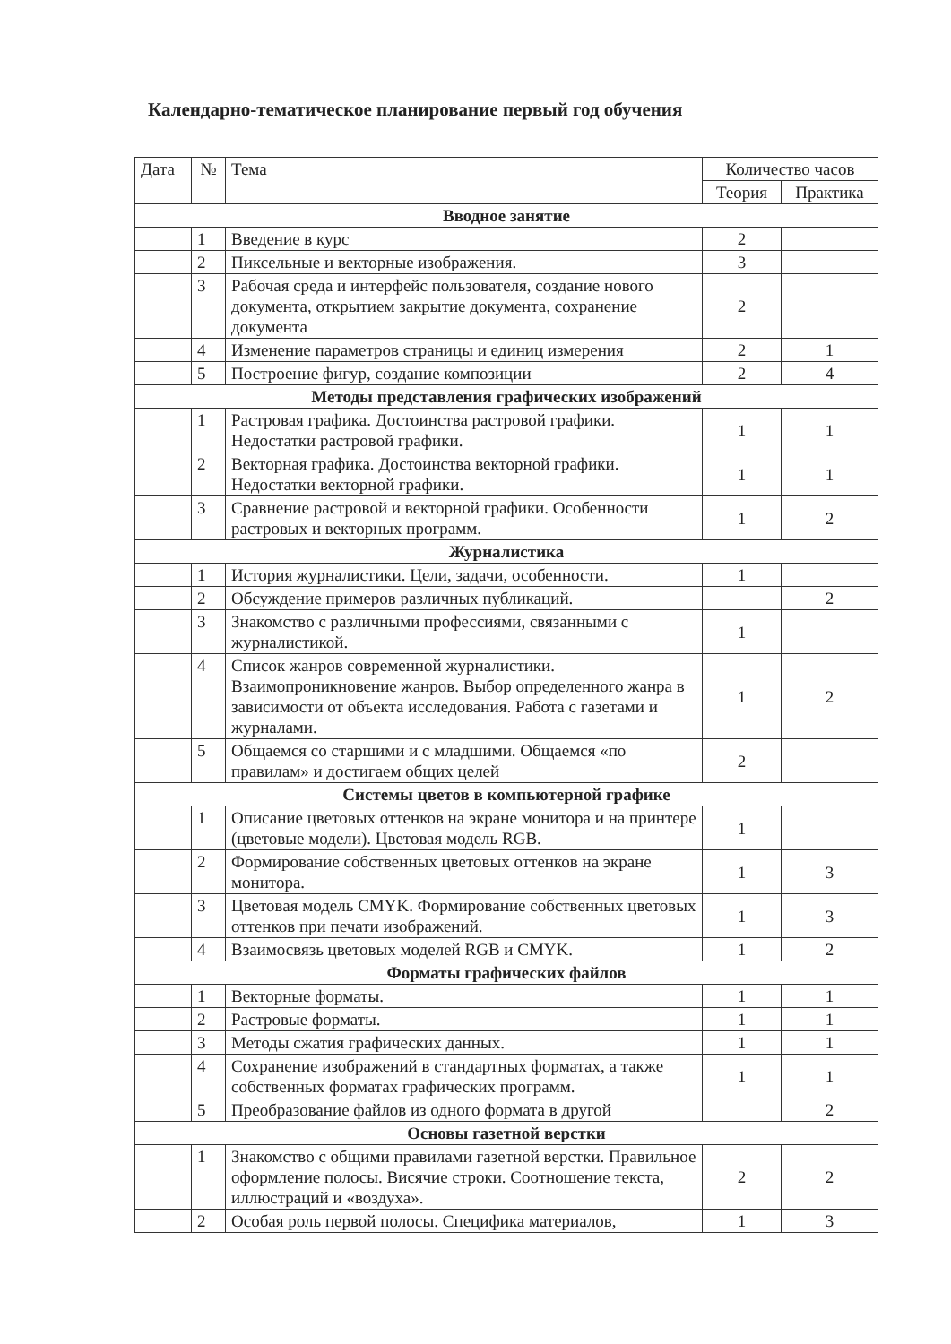Календарно-тематическое планирование первый год обучения
| Дата | № | Тема | Количество часов | |
| --- | --- | --- | --- | --- |
| | | | Теория | Практика |
| Вводное занятие | | | | |
| | 1 | Введение в курс | 2 | |
| | 2 | Пиксельные и векторные изображения. | 3 | |
| | 3 | Рабочая среда и интерфейс пользователя, создание нового документа, открытием закрытие документа, сохранение документа | 2 | |
| | 4 | Изменение параметров страницы и единиц измерения | 2 | 1 |
| | 5 | Построение фигур, создание композиции | 2 | 4 |
| Методы представления графических изображений | | | | |
| | 1 | Растровая графика. Достоинства растровой графики. Недостатки растровой графики. | 1 | 1 |
| | 2 | Векторная графика. Достоинства векторной графики. Недостатки векторной графики. | 1 | 1 |
| | 3 | Сравнение растровой и векторной графики. Особенности растровых и векторных программ. | 1 | 2 |
| Журналистика | | | | |
| | 1 | История журналистики. Цели, задачи, особенности. | 1 | |
| | 2 | Обсуждение примеров различных публикаций. | | 2 |
| | 3 | Знакомство с различными профессиями, связанными с журналистикой. | 1 | |
| | 4 | Список жанров современной журналистики. Взаимопроникновение жанров. Выбор определенного жанра в зависимости от объекта исследования. Работа с газетами и журналами. | 1 | 2 |
| | 5 | Общаемся со старшими и с младшими. Общаемся «по правилам» и достигаем общих целей | 2 | |
| Системы цветов в компьютерной графике | | | | |
| | 1 | Описание цветовых оттенков на экране монитора и на принтере (цветовые модели). Цветовая модель RGB. | 1 | |
| | 2 | Формирование собственных цветовых оттенков на экране монитора. | 1 | 3 |
| | 3 | Цветовая модель CMYK. Формирование собственных цветовых оттенков при печати изображений. | 1 | 3 |
| | 4 | Взаимосвязь цветовых моделей RGB и CMYK. | 1 | 2 |
| Форматы графических файлов | | | | |
| | 1 | Векторные форматы. | 1 | 1 |
| | 2 | Растровые форматы. | 1 | 1 |
| | 3 | Методы сжатия графических данных. | 1 | 1 |
| | 4 | Сохранение изображений в стандартных форматах, а также собственных форматах графических программ. | 1 | 1 |
| | 5 | Преобразование файлов из одного формата в другой | | 2 |
| Основы газетной верстки | | | | |
| | 1 | Знакомство с общими правилами газетной верстки. Правильное оформление полосы. Висячие строки. Соотношение текста, иллюстраций и «воздуха». | 2 | 2 |
| | 2 | Особая роль первой полосы. Специфика материалов, | 1 | 3 |